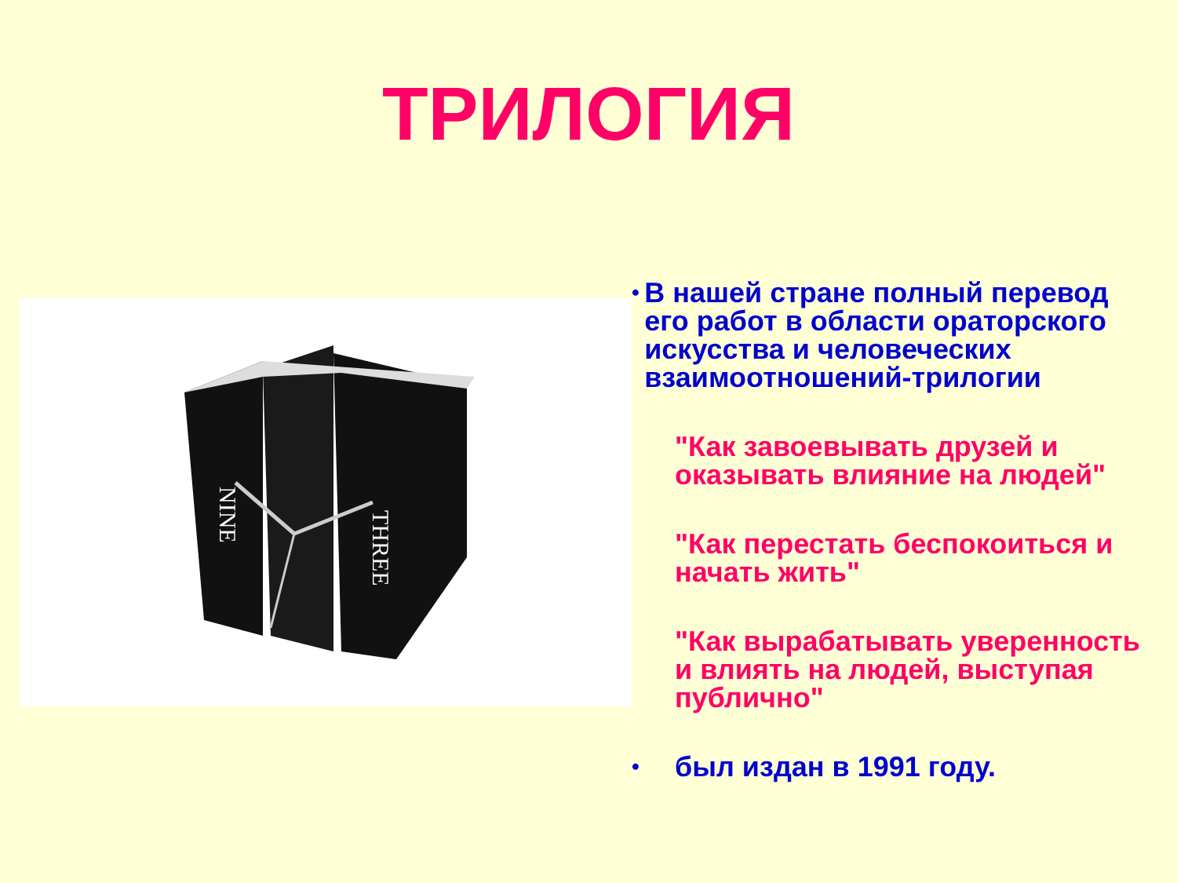ТРИЛОГИЯ
NINE
THREE
• В нашей стране полный перевод его работ в области ораторского искусства и человеческих взаимоотношений-трилогии
"Как завоевывать друзей и оказывать влияние на людей"
"Как перестать беспокоиться и начать жить"
"Как вырабатывать уверенность и влиять на людей, выступая публично"
• был издан в 1991 году.